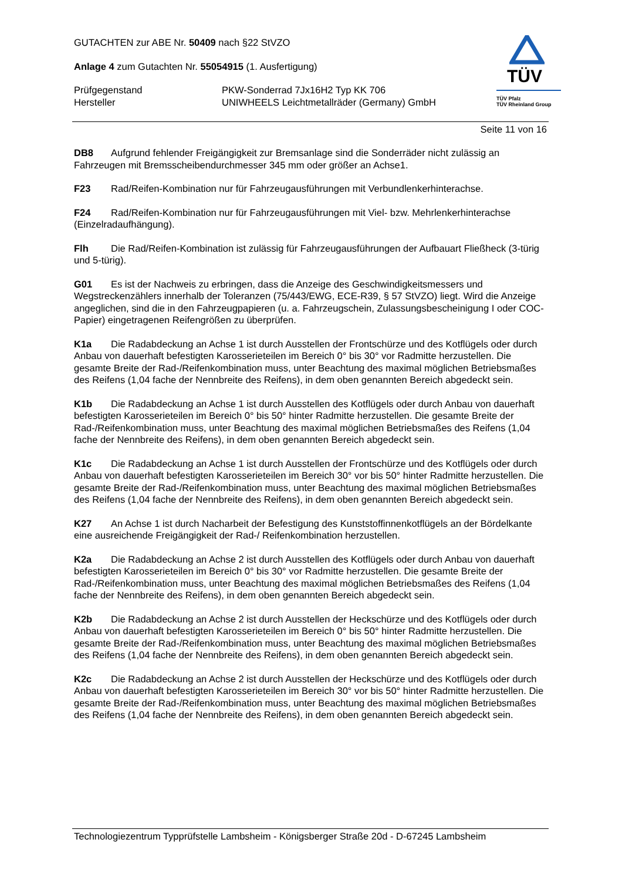GUTACHTEN zur ABE Nr. 50409 nach §22 StVZO
Anlage 4 zum Gutachten Nr. 55054915 (1. Ausfertigung)
Prüfgegenstand
Hersteller
PKW-Sonderrad 7Jx16H2 Typ KK 706
UNIWHEELS Leichtmetallräder (Germany) GmbH
TÜV
TÜV Pfalz
TÜV Rheinland Group
Seite 11 von 16
DB8 Aufgrund fehlender Freigängigkeit zur Bremsanlage sind die Sonderräder nicht zulässig an Fahrzeugen mit Bremsscheibendurchmesser 345 mm oder größer an Achse1.
F23 Rad/Reifen-Kombination nur für Fahrzeugausführungen mit Verbundlenkerhinterachse.
F24 Rad/Reifen-Kombination nur für Fahrzeugausführungen mit Viel- bzw. Mehrlenkerhinterachse (Einzelradaufhängung).
Flh Die Rad/Reifen-Kombination ist zulässig für Fahrzeugausführungen der Aufbauart Fließheck (3-türig und 5-türig).
G01 Es ist der Nachweis zu erbringen, dass die Anzeige des Geschwindigkeitsmessers und Wegstreckenzählers innerhalb der Toleranzen (75/443/EWG, ECE-R39, § 57 StVZO) liegt. Wird die Anzeige angeglichen, sind die in den Fahrzeugpapieren (u. a. Fahrzeugschein, Zulassungsbescheinigung I oder COC-Papier) eingetragenen Reifengrößen zu überprüfen.
K1a Die Radabdeckung an Achse 1 ist durch Ausstellen der Frontschürze und des Kotflügels oder durch Anbau von dauerhaft befestigten Karosserieteilen im Bereich 0° bis 30° vor Radmitte herzustellen. Die gesamte Breite der Rad-/Reifenkombination muss, unter Beachtung des maximal möglichen Betriebsmaßes des Reifens (1,04 fache der Nennbreite des Reifens), in dem oben genannten Bereich abgedeckt sein.
K1b Die Radabdeckung an Achse 1 ist durch Ausstellen des Kotflügels oder durch Anbau von dauerhaft befestigten Karosserieteilen im Bereich 0° bis 50° hinter Radmitte herzustellen. Die gesamte Breite der Rad-/Reifenkombination muss, unter Beachtung des maximal möglichen Betriebsmaßes des Reifens (1,04 fache der Nennbreite des Reifens), in dem oben genannten Bereich abgedeckt sein.
K1c Die Radabdeckung an Achse 1 ist durch Ausstellen der Frontschürze und des Kotflügels oder durch Anbau von dauerhaft befestigten Karosserieteilen im Bereich 30° vor bis 50° hinter Radmitte herzustellen. Die gesamte Breite der Rad-/Reifenkombination muss, unter Beachtung des maximal möglichen Betriebsmaßes des Reifens (1,04 fache der Nennbreite des Reifens), in dem oben genannten Bereich abgedeckt sein.
K27 An Achse 1 ist durch Nacharbeit der Befestigung des Kunststoffinnenkotflügels an der Bördelkante eine ausreichende Freigängigkeit der Rad-/ Reifenkombination herzustellen.
K2a Die Radabdeckung an Achse 2 ist durch Ausstellen des Kotflügels oder durch Anbau von dauerhaft befestigten Karosserieteilen im Bereich 0° bis 30° vor Radmitte herzustellen. Die gesamte Breite der Rad-/Reifenkombination muss, unter Beachtung des maximal möglichen Betriebsmaßes des Reifens (1,04 fache der Nennbreite des Reifens), in dem oben genannten Bereich abgedeckt sein.
K2b Die Radabdeckung an Achse 2 ist durch Ausstellen der Heckschürze und des Kotflügels oder durch Anbau von dauerhaft befestigten Karosserieteilen im Bereich 0° bis 50° hinter Radmitte herzustellen. Die gesamte Breite der Rad-/Reifenkombination muss, unter Beachtung des maximal möglichen Betriebsmaßes des Reifens (1,04 fache der Nennbreite des Reifens), in dem oben genannten Bereich abgedeckt sein.
K2c Die Radabdeckung an Achse 2 ist durch Ausstellen der Heckschürze und des Kotflügels oder durch Anbau von dauerhaft befestigten Karosserieteilen im Bereich 30° vor bis 50° hinter Radmitte herzustellen. Die gesamte Breite der Rad-/Reifenkombination muss, unter Beachtung des maximal möglichen Betriebsmaßes des Reifens (1,04 fache der Nennbreite des Reifens), in dem oben genannten Bereich abgedeckt sein.
Technologiezentrum Typprüfstelle Lambsheim - Königsberger Straße 20d - D-67245 Lambsheim